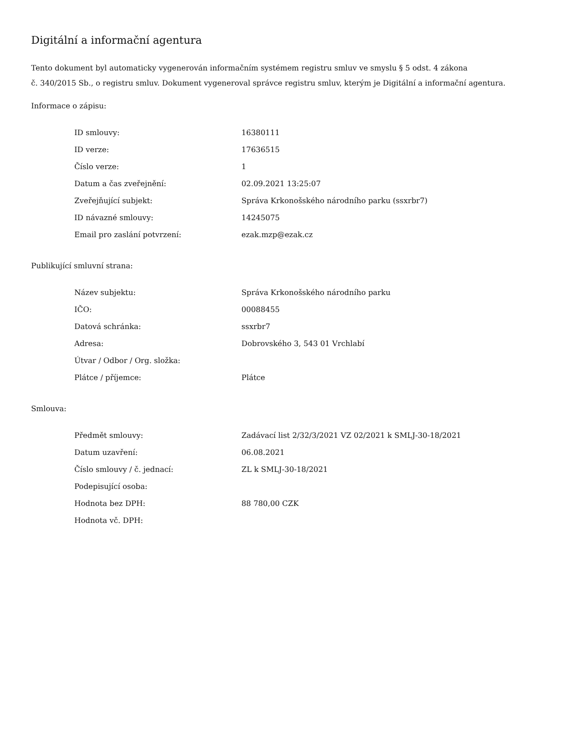Digitální a informační agentura
Tento dokument byl automaticky vygenerován informačním systémem registru smluv ve smyslu § 5 odst. 4 zákona
č. 340/2015 Sb., o registru smluv. Dokument vygeneroval správce registru smluv, kterým je Digitální a informační agentura.
Informace o zápisu:
| ID smlouvy: | 16380111 |
| ID verze: | 17636515 |
| Číslo verze: | 1 |
| Datum a čas zveřejnění: | 02.09.2021 13:25:07 |
| Zveřejňující subjekt: | Správa Krkonošského národního parku (ssxrbr7) |
| ID návazné smlouvy: | 14245075 |
| Email pro zaslání potvrzení: | ezak.mzp@ezak.cz |
Publikující smluvní strana:
| Název subjektu: | Správa Krkonošského národního parku |
| IČO: | 00088455 |
| Datová schránka: | ssxrbr7 |
| Adresa: | Dobrovského 3, 543 01 Vrchlabí |
| Útvar / Odbor / Org. složka: | |
| Plátce / příjemce: | Plátce |
Smlouva:
| Předmět smlouvy: | Zadávací list 2/32/3/2021 VZ 02/2021 k SMLJ-30-18/2021 |
| Datum uzavření: | 06.08.2021 |
| Číslo smlouvy / č. jednací: | ZL k SMLJ-30-18/2021 |
| Podepisující osoba: | |
| Hodnota bez DPH: | 88 780,00 CZK |
| Hodnota vč. DPH: | |